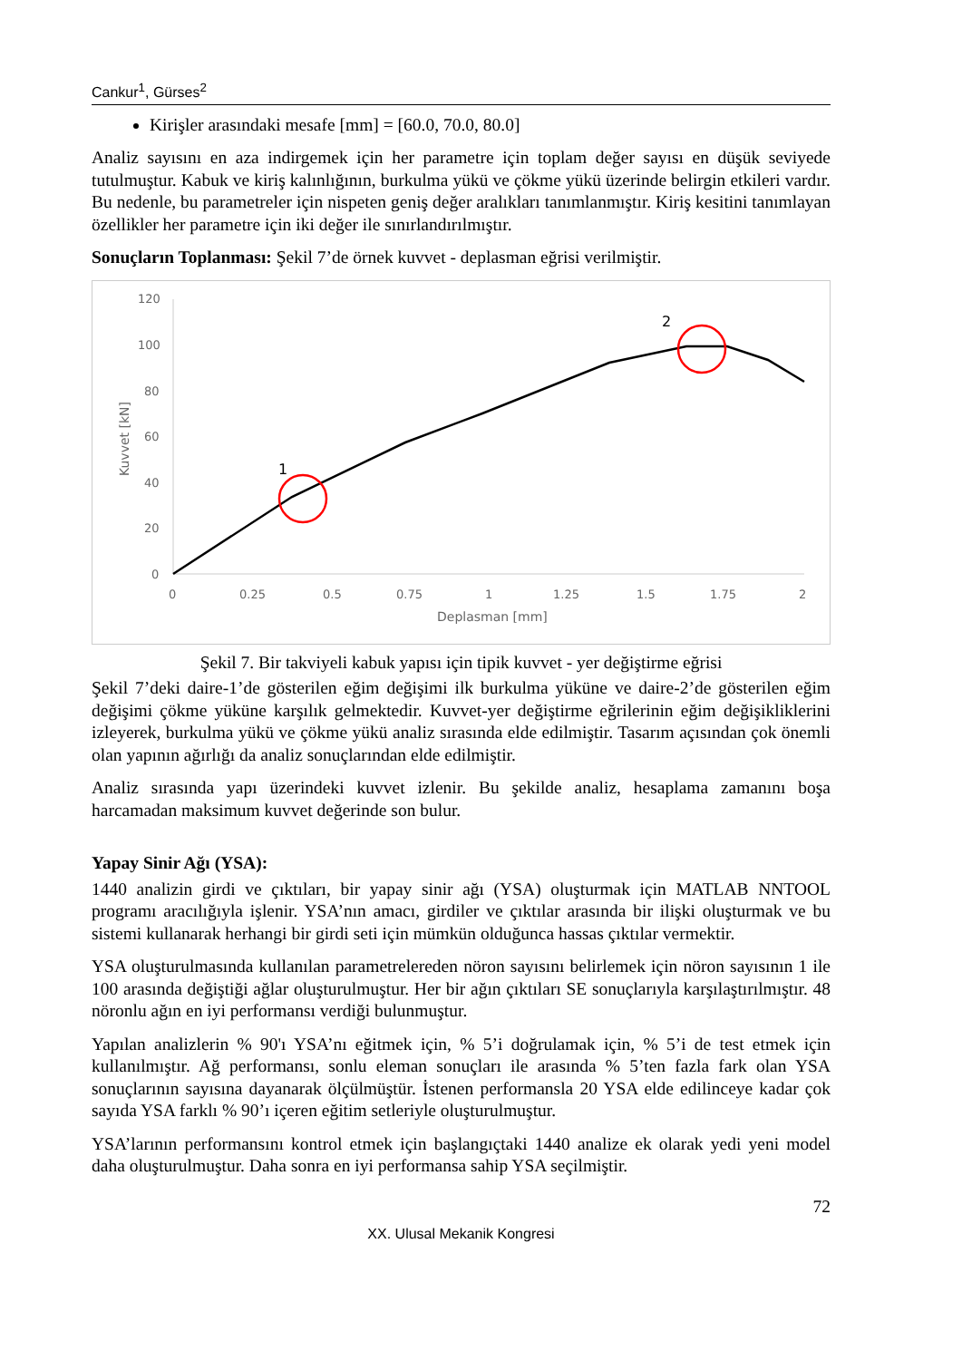Cankur<sup>1</sup>, Gürses<sup>2</sup>
Kirişler arasındaki mesafe [mm] = [60.0, 70.0, 80.0]
Analiz sayısını en aza indirgemek için her parametre için toplam değer sayısı en düşük seviyede tutulmuştur. Kabuk ve kiriş kalınlığının, burkulma yükü ve çökme yükü üzerinde belirgin etkileri vardır. Bu nedenle, bu parametreler için nispeten geniş değer aralıkları tanımlanmıştır. Kiriş kesitini tanımlayan özellikler her parametre için iki değer ile sınırlandırılmıştır.
Sonuçların Toplanması: Şekil 7’de örnek kuvvet - deplasman eğrisi verilmiştir.
120
100
80
60
40
20
0
0
0.25
0.5
0.75
1
1.25
1.5
1.75
2
Deplasman [mm]
Kuvvet [kN]
1
2
Şekil 7. Bir takviyeli kabuk yapısı için tipik kuvvet - yer değiştirme eğrisi
Şekil 7’deki daire-1’de gösterilen eğim değişimi ilk burkulma yüküne ve daire-2’de gösterilen eğim değişimi çökme yüküne karşılık gelmektedir. Kuvvet-yer değiştirme eğrilerinin eğim değişikliklerini izleyerek, burkulma yükü ve çökme yükü analiz sırasında elde edilmiştir. Tasarım açısından çok önemli olan yapının ağırlığı da analiz sonuçlarından elde edilmiştir.
Analiz sırasında yapı üzerindeki kuvvet izlenir. Bu şekilde analiz, hesaplama zamanını boşa harcamadan maksimum kuvvet değerinde son bulur.
Yapay Sinir Ağı (YSA):
1440 analizin girdi ve çıktıları, bir yapay sinir ağı (YSA) oluşturmak için MATLAB NNTOOL programı aracılığıyla işlenir. YSA’nın amacı, girdiler ve çıktılar arasında bir ilişki oluşturmak ve bu sistemi kullanarak herhangi bir girdi seti için mümkün olduğunca hassas çıktılar vermektir.
YSA oluşturulmasında kullanılan parametrelereden nöron sayısını belirlemek için nöron sayısının 1 ile 100 arasında değiştiği ağlar oluşturulmuştur. Her bir ağın çıktıları SE sonuçlarıyla karşılaştırılmıştır. 48 nöronlu ağın en iyi performansı verdiği bulunmuştur.
Yapılan analizlerin % 90'ı YSA’nı eğitmek için, % 5’i doğrulamak için, % 5’i de test etmek için kullanılmıştır. Ağ performansı, sonlu eleman sonuçları ile arasında % 5’ten fazla fark olan YSA sonuçlarının sayısına dayanarak ölçülmüştür. İstenen performansla 20 YSA elde edilinceye kadar çok sayıda YSA farklı % 90’ı içeren eğitim setleriyle oluşturulmuştur.
YSA’larının performansını kontrol etmek için başlangıçtaki 1440 analize ek olarak yedi yeni model daha oluşturulmuştur. Daha sonra en iyi performansa sahip YSA seçilmiştir.
72
XX. Ulusal Mekanik Kongresi